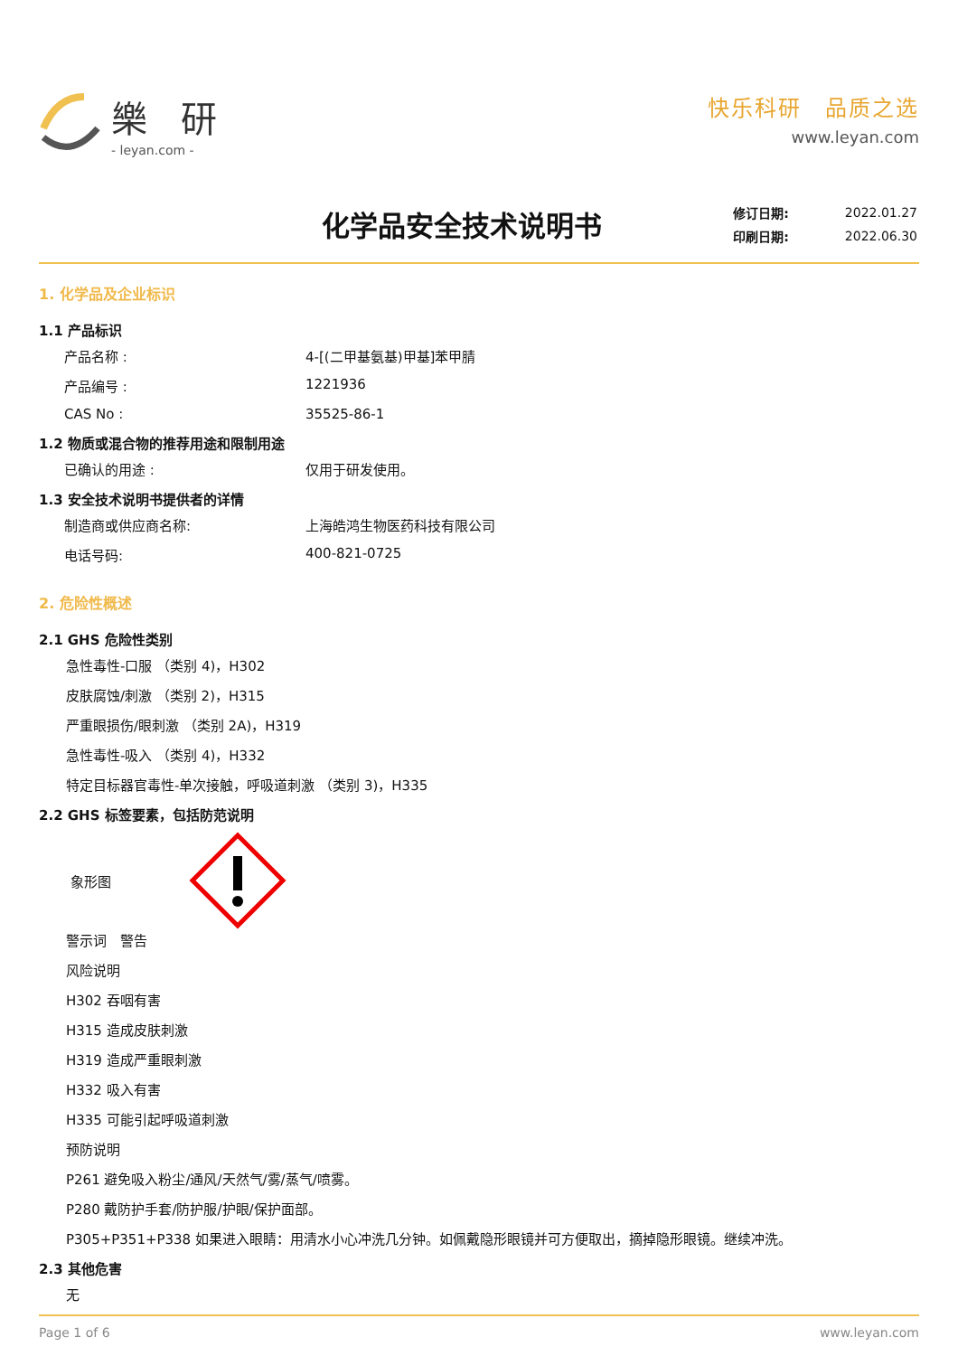樂 研
- leyan.com -
快乐科研　品质之选
www.leyan.com
化学品安全技术说明书
| 修订日期: | 2022.01.27 |
| 印刷日期: | 2022.06.30 |
1. 化学品及企业标识
1.1 产品标识
产品名称 : 4-[(二甲基氨基)甲基]苯甲腈
产品编号 : 1221936
CAS No : 35525-86-1
1.2 物质或混合物的推荐用途和限制用途
已确认的用途 : 仅用于研发使用。
1.3 安全技术说明书提供者的详情
制造商或供应商名称: 上海皓鸿生物医药科技有限公司
电话号码: 400-821-0725
2. 危险性概述
2.1 GHS 危险性类别
急性毒性-口服 （类别 4)，H302
皮肤腐蚀/刺激 （类别 2)，H315
严重眼损伤/眼刺激 （类别 2A)，H319
急性毒性-吸入 （类别 4)，H332
特定目标器官毒性-单次接触，呼吸道刺激 （类别 3)，H335
2.2 GHS 标签要素，包括防范说明
象形图
警示词　警告
风险说明
H302 吞咽有害
H315 造成皮肤刺激
H319 造成严重眼刺激
H332 吸入有害
H335 可能引起呼吸道刺激
预防说明
P261 避免吸入粉尘/通风/天然气/雾/蒸气/喷雾。
P280 戴防护手套/防护服/护眼/保护面部。
P305+P351+P338 如果进入眼睛：用清水小心冲洗几分钟。如佩戴隐形眼镜并可方便取出，摘掉隐形眼镜。继续冲洗。
2.3 其他危害
无
Page 1 of 6 www.leyan.com